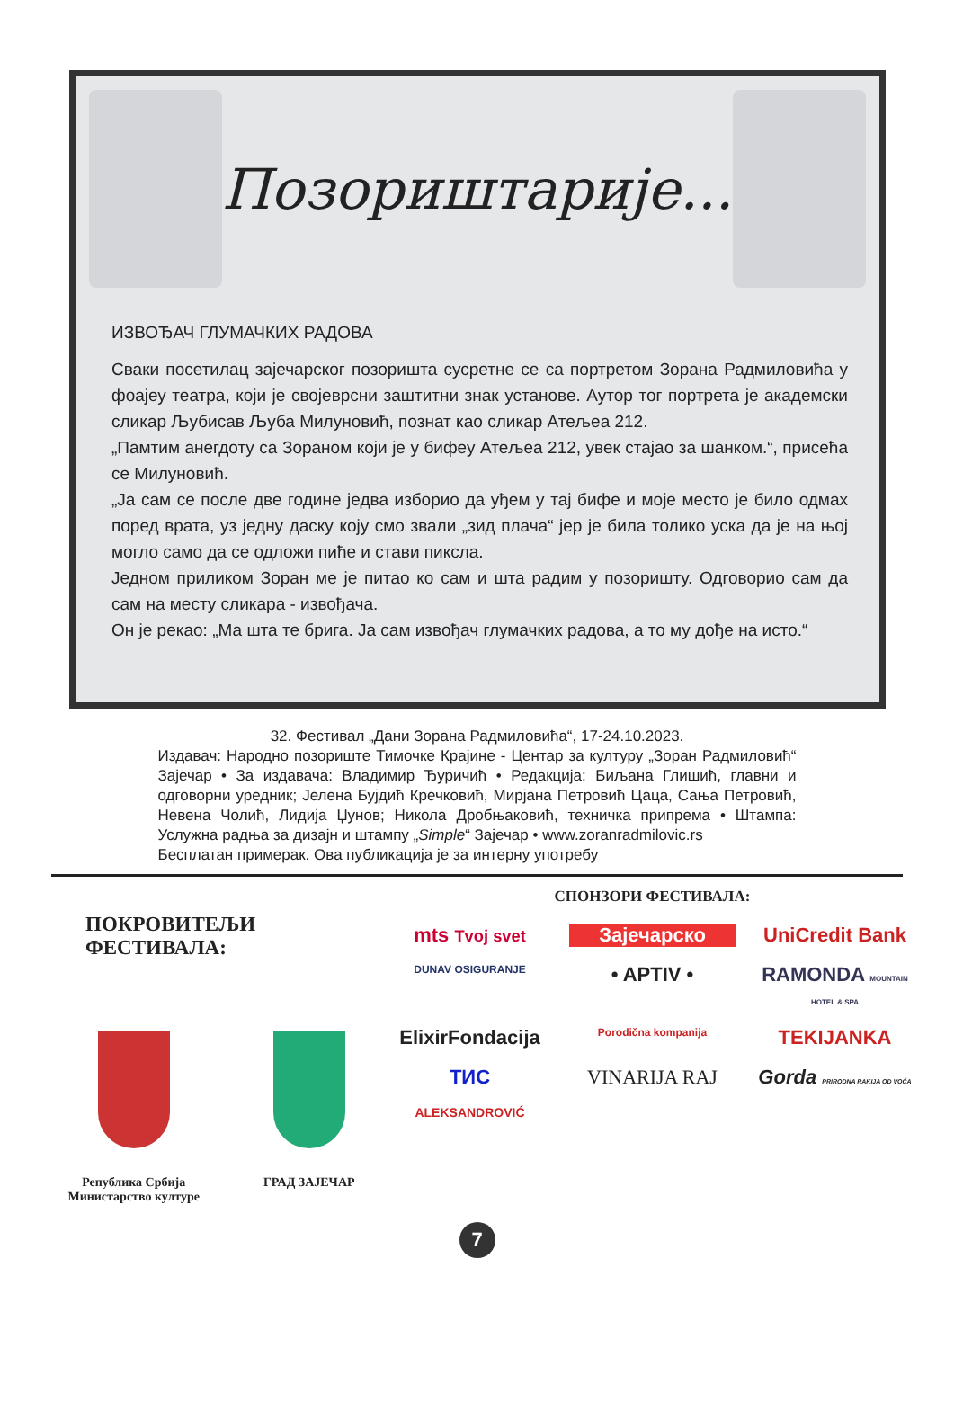Позориштарије...
ИЗВОЂАЧ ГЛУМАЧКИХ РАДОВА
Сваки посетилац зајечарског позоришта сусретне се са портретом Зорана Радмиловића у фоајеу театра, који је својеврсни заштитни знак установе. Аутор тог портрета је академски сликар Љубисав Љуба Милуновић, познат као сликар Атељеа 212.
„Памтим анегдоту са Зораном који је у бифеу Атељеа 212, увек стајао за шанком.“, присећа се Милуновић.
„Ја сам се после две године једва изборио да уђем у тај бифе и моје место је било одмах поред врата, уз једну даску коју смо звали „зид плача“ јер је била толико уска да је на њој могло само да се одложи пиће и стави пиксла.
Једном приликом Зоран ме је питао ко сам и шта радим у позоришту. Одговорио сам да сам на месту сликара - извођача.
Он је рекао: „Ма шта те брига. Ја сам извођач глумачких радова, а то му дође на исто.“
32. Фестивал „Дани Зорана Радмиловића“, 17-24.10.2023.
Издавач: Народно позориште Тимочке Крајине - Центар за културу „Зоран Радмиловић“ Зајечар • За издавача: Владимир Ђуричић • Редакција: Биљана Глишић, главни и одговорни уредник; Јелена Бујдић Кречковић, Мирјана Петровић Цаца, Сања Петровић, Невена Чолић, Лидија Џунов; Никола Дробњаковић, техничка припрема • Штампа: Услужна радња за дизајн и штампу „Simple“ Зајечар • www.zoranradmilovic.rs
Бесплатан примерак. Ова публикација је за интерну употребу
ПОКРОВИТЕЉИ ФЕСТИВАЛА:
Република Србија
Министарство културе
ГРАД ЗАЈЕЧАР
СПОНЗОРИ ФЕСТИВАЛА:
mts Tvoj svet
Зајечарско
UniCredit Bank
DUNAV OSIGURANJE
• APTIV •
RAMONDA MOUNTAIN HOTEL & SPA
ElixirFondacija
Porodična kompanija
TEKIJANKA
ТИС
VINARIJA RAJ
Gorda PRIRODNA RAKIJA OD VOĆA
ALEKSANDROVIĆ
7